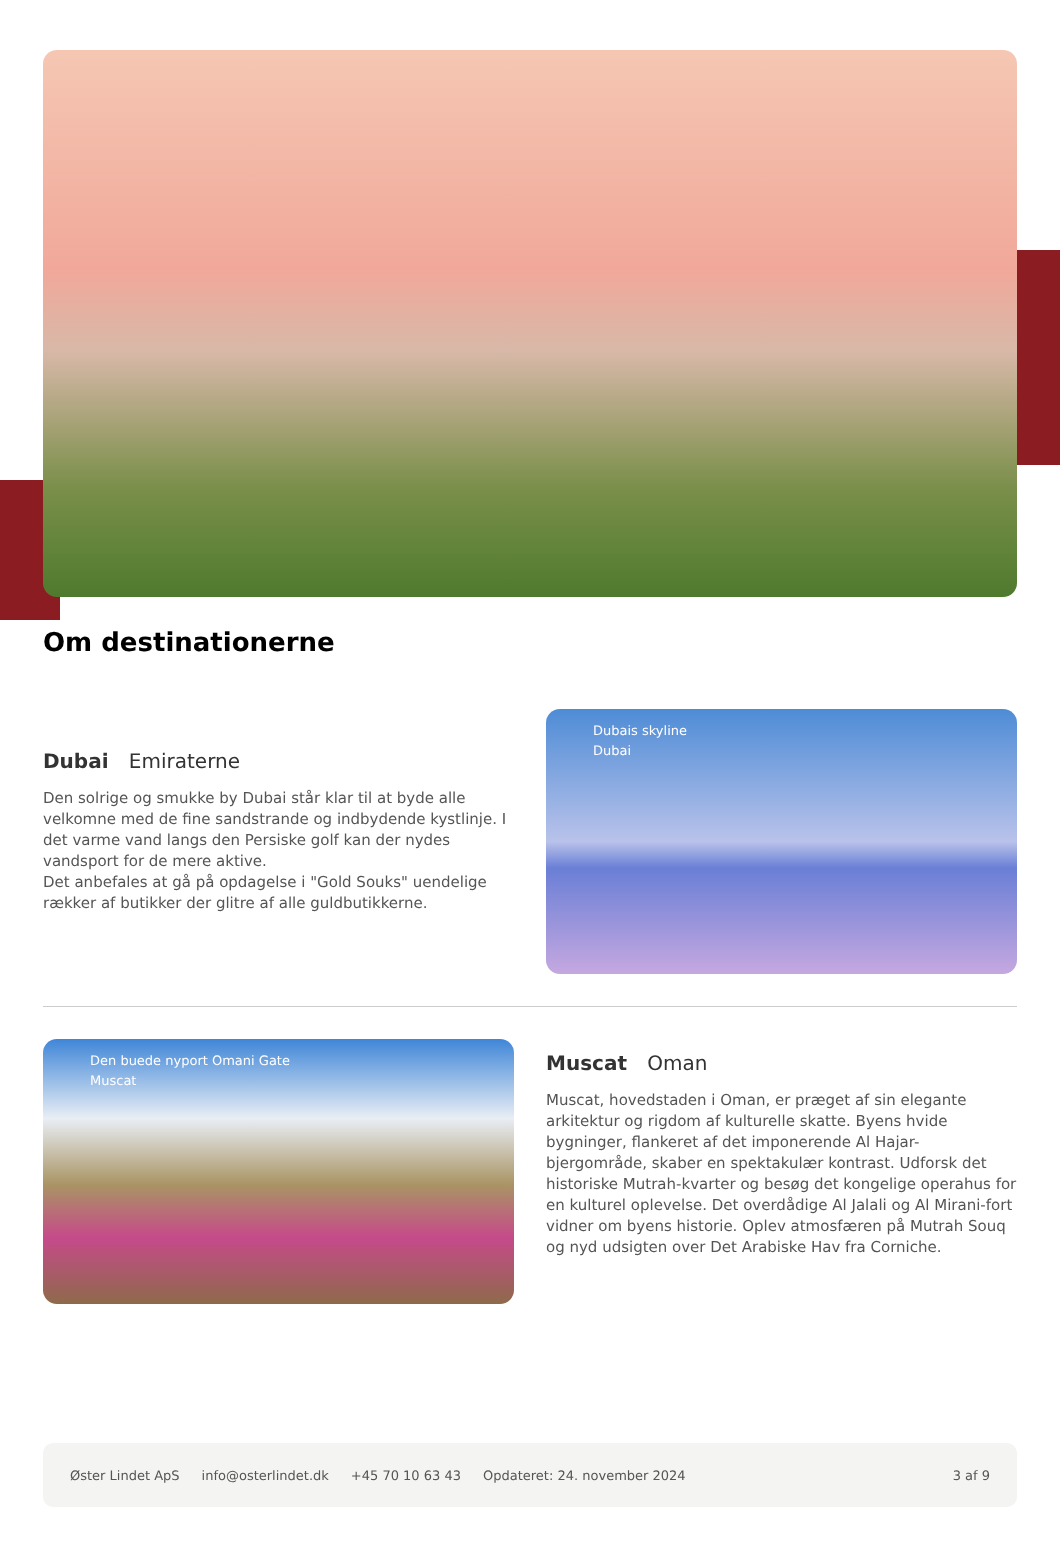Om destinationerne
Dubai Emiraterne
Den solrige og smukke by Dubai står klar til at byde alle velkomne med de fine sandstrande og indbydende kystlinje. I det varme vand langs den Persiske golf kan der nydes vandsport for de mere aktive.
Det anbefales at gå på opdagelse i "Gold Souks" uendelige rækker af butikker der glitre af alle guldbutikkerne.
Dubais skyline
Dubai
Den buede nyport Omani Gate
Muscat
Muscat Oman
Muscat, hovedstaden i Oman, er præget af sin elegante arkitektur og rigdom af kulturelle skatte. Byens hvide bygninger, flankeret af det imponerende Al Hajar-bjergområde, skaber en spektakulær kontrast. Udforsk det historiske Mutrah-kvarter og besøg det kongelige operahus for en kulturel oplevelse. Det overdådige Al Jalali og Al Mirani-fort vidner om byens historie. Oplev atmosfæren på Mutrah Souq og nyd udsigten over Det Arabiske Hav fra Corniche.
Øster Lindet ApS info@osterlindet.dk +45 70 10 63 43 Opdateret: 24. november 2024 3 af 9